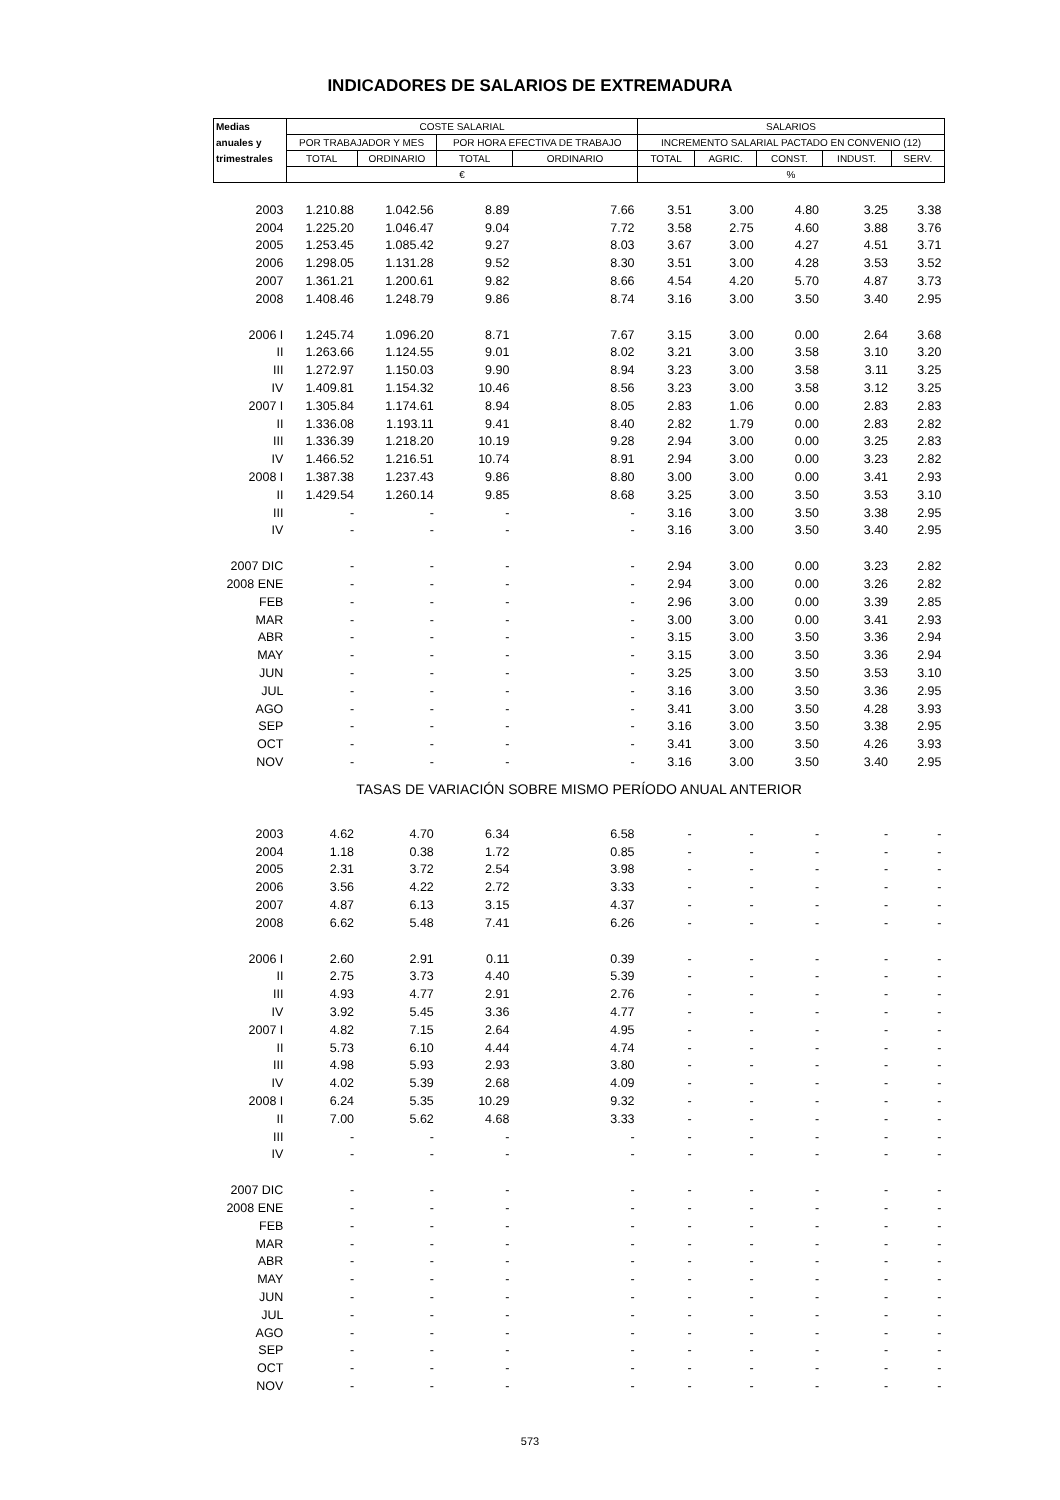INDICADORES DE SALARIOS DE EXTREMADURA
| Medias | COSTE SALARIAL | | | | SALARIOS | | | | |
| --- | --- | --- | --- | --- | --- | --- | --- | --- | --- |
| anuales y | POR TRABAJADOR Y MES | | POR HORA EFECTIVA DE TRABAJO | | INCREMENTO SALARIAL PACTADO EN CONVENIO (12) | | | | |
| trimestrales | TOTAL | ORDINARIO | TOTAL | ORDINARIO | TOTAL | AGRIC. | CONST. | INDUST. | SERV. |
| | € | | | | % | | | | |
| 2003 | 1.210.88 | 1.042.56 | 8.89 | 7.66 | 3.51 | 3.00 | 4.80 | 3.25 | 3.38 |
| 2004 | 1.225.20 | 1.046.47 | 9.04 | 7.72 | 3.58 | 2.75 | 4.60 | 3.88 | 3.76 |
| 2005 | 1.253.45 | 1.085.42 | 9.27 | 8.03 | 3.67 | 3.00 | 4.27 | 4.51 | 3.71 |
| 2006 | 1.298.05 | 1.131.28 | 9.52 | 8.30 | 3.51 | 3.00 | 4.28 | 3.53 | 3.52 |
| 2007 | 1.361.21 | 1.200.61 | 9.82 | 8.66 | 4.54 | 4.20 | 5.70 | 4.87 | 3.73 |
| 2008 | 1.408.46 | 1.248.79 | 9.86 | 8.74 | 3.16 | 3.00 | 3.50 | 3.40 | 2.95 |
| 2006 I | 1.245.74 | 1.096.20 | 8.71 | 7.67 | 3.15 | 3.00 | 0.00 | 2.64 | 3.68 |
| II | 1.263.66 | 1.124.55 | 9.01 | 8.02 | 3.21 | 3.00 | 3.58 | 3.10 | 3.20 |
| III | 1.272.97 | 1.150.03 | 9.90 | 8.94 | 3.23 | 3.00 | 3.58 | 3.11 | 3.25 |
| IV | 1.409.81 | 1.154.32 | 10.46 | 8.56 | 3.23 | 3.00 | 3.58 | 3.12 | 3.25 |
| 2007 I | 1.305.84 | 1.174.61 | 8.94 | 8.05 | 2.83 | 1.06 | 0.00 | 2.83 | 2.83 |
| II | 1.336.08 | 1.193.11 | 9.41 | 8.40 | 2.82 | 1.79 | 0.00 | 2.83 | 2.82 |
| III | 1.336.39 | 1.218.20 | 10.19 | 9.28 | 2.94 | 3.00 | 0.00 | 3.25 | 2.83 |
| IV | 1.466.52 | 1.216.51 | 10.74 | 8.91 | 2.94 | 3.00 | 0.00 | 3.23 | 2.82 |
| 2008 I | 1.387.38 | 1.237.43 | 9.86 | 8.80 | 3.00 | 3.00 | 0.00 | 3.41 | 2.93 |
| II | 1.429.54 | 1.260.14 | 9.85 | 8.68 | 3.25 | 3.00 | 3.50 | 3.53 | 3.10 |
| III | - | - | - | - | 3.16 | 3.00 | 3.50 | 3.38 | 2.95 |
| IV | - | - | - | - | 3.16 | 3.00 | 3.50 | 3.40 | 2.95 |
| 2007 DIC | - | - | - | - | 2.94 | 3.00 | 0.00 | 3.23 | 2.82 |
| 2008 ENE | - | - | - | - | 2.94 | 3.00 | 0.00 | 3.26 | 2.82 |
| FEB | - | - | - | - | 2.96 | 3.00 | 0.00 | 3.39 | 2.85 |
| MAR | - | - | - | - | 3.00 | 3.00 | 0.00 | 3.41 | 2.93 |
| ABR | - | - | - | - | 3.15 | 3.00 | 3.50 | 3.36 | 2.94 |
| MAY | - | - | - | - | 3.15 | 3.00 | 3.50 | 3.36 | 2.94 |
| JUN | - | - | - | - | 3.25 | 3.00 | 3.50 | 3.53 | 3.10 |
| JUL | - | - | - | - | 3.16 | 3.00 | 3.50 | 3.36 | 2.95 |
| AGO | - | - | - | - | 3.41 | 3.00 | 3.50 | 4.28 | 3.93 |
| SEP | - | - | - | - | 3.16 | 3.00 | 3.50 | 3.38 | 2.95 |
| OCT | - | - | - | - | 3.41 | 3.00 | 3.50 | 4.26 | 3.93 |
| NOV | - | - | - | - | 3.16 | 3.00 | 3.50 | 3.40 | 2.95 |
| TASAS DE VARIACIÓN SOBRE MISMO PERÍODO ANUAL ANTERIOR | | | | | | | | | |
| 2003 | 4.62 | 4.70 | 6.34 | 6.58 | - | - | - | - | - |
| 2004 | 1.18 | 0.38 | 1.72 | 0.85 | - | - | - | - | - |
| 2005 | 2.31 | 3.72 | 2.54 | 3.98 | - | - | - | - | - |
| 2006 | 3.56 | 4.22 | 2.72 | 3.33 | - | - | - | - | - |
| 2007 | 4.87 | 6.13 | 3.15 | 4.37 | - | - | - | - | - |
| 2008 | 6.62 | 5.48 | 7.41 | 6.26 | - | - | - | - | - |
| 2006 I | 2.60 | 2.91 | 0.11 | 0.39 | - | - | - | - | - |
| II | 2.75 | 3.73 | 4.40 | 5.39 | - | - | - | - | - |
| III | 4.93 | 4.77 | 2.91 | 2.76 | - | - | - | - | - |
| IV | 3.92 | 5.45 | 3.36 | 4.77 | - | - | - | - | - |
| 2007 I | 4.82 | 7.15 | 2.64 | 4.95 | - | - | - | - | - |
| II | 5.73 | 6.10 | 4.44 | 4.74 | - | - | - | - | - |
| III | 4.98 | 5.93 | 2.93 | 3.80 | - | - | - | - | - |
| IV | 4.02 | 5.39 | 2.68 | 4.09 | - | - | - | - | - |
| 2008 I | 6.24 | 5.35 | 10.29 | 9.32 | - | - | - | - | - |
| II | 7.00 | 5.62 | 4.68 | 3.33 | - | - | - | - | - |
| III | - | - | - | - | - | - | - | - | - |
| IV | - | - | - | - | - | - | - | - | - |
| 2007 DIC | - | - | - | - | - | - | - | - | - |
| 2008 ENE | - | - | - | - | - | - | - | - | - |
| FEB | - | - | - | - | - | - | - | - | - |
| MAR | - | - | - | - | - | - | - | - | - |
| ABR | - | - | - | - | - | - | - | - | - |
| MAY | - | - | - | - | - | - | - | - | - |
| JUN | - | - | - | - | - | - | - | - | - |
| JUL | - | - | - | - | - | - | - | - | - |
| AGO | - | - | - | - | - | - | - | - | - |
| SEP | - | - | - | - | - | - | - | - | - |
| OCT | - | - | - | - | - | - | - | - | - |
| NOV | - | - | - | - | - | - | - | - | - |
573